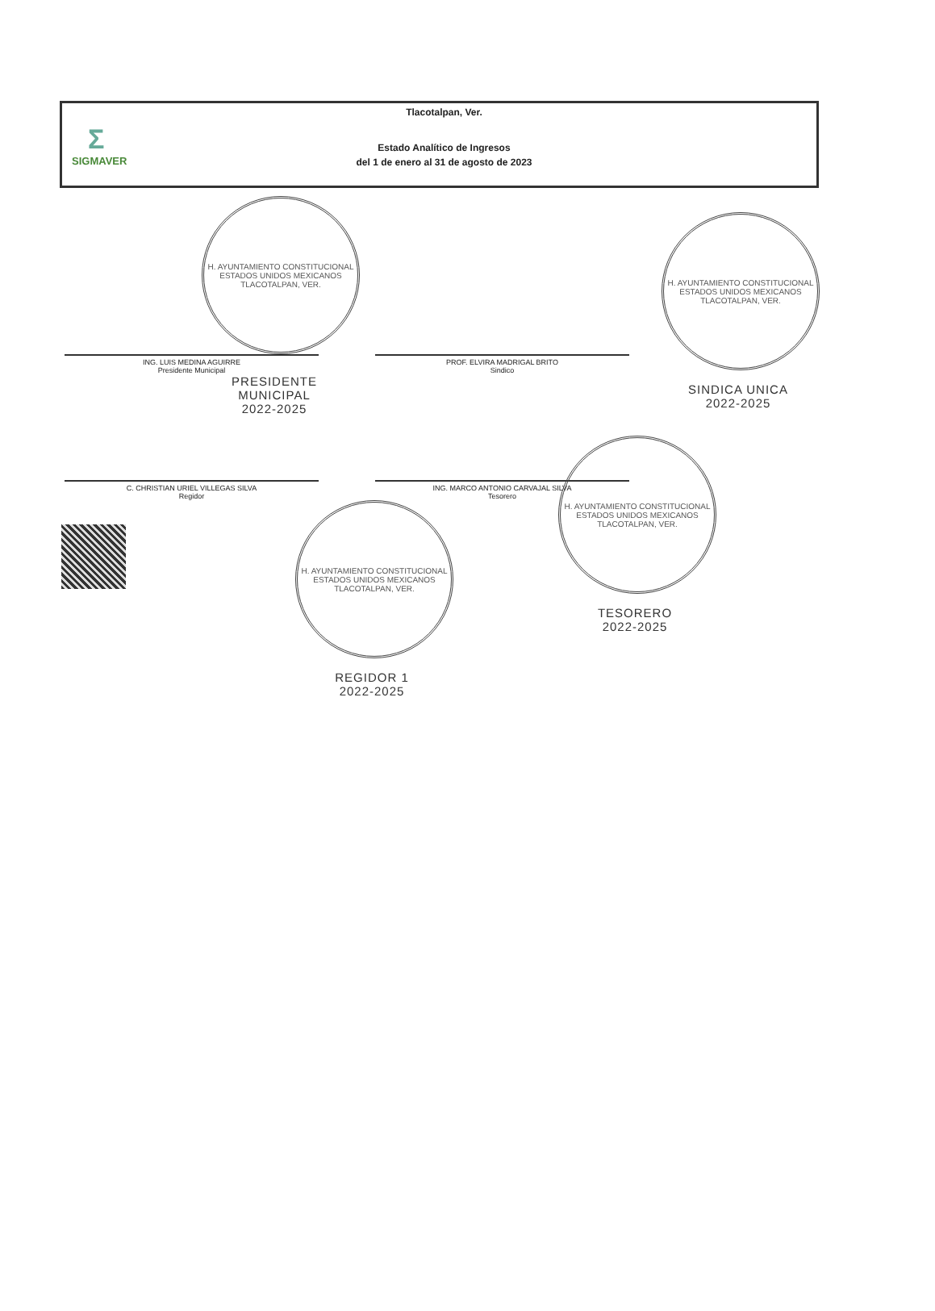Σ
SIGMAVER
Tlacotalpan, Ver.
Estado Analítico de Ingresos
del 1 de enero al 31 de agosto de 2023
H. AYUNTAMIENTO CONSTITUCIONAL
ESTADOS UNIDOS MEXICANOS
TLACOTALPAN, VER.
ING. LUIS MEDINA AGUIRRE
Presidente Municipal
PROF. ELVIRA MADRIGAL BRITO
Sindico
PRESIDENTE MUNICIPAL
2022-2025
C. CHRISTIAN URIEL VILLEGAS SILVA
Regidor
ING. MARCO ANTONIO CARVAJAL SILVA
Tesorero
H. AYUNTAMIENTO CONSTITUCIONAL
ESTADOS UNIDOS MEXICANOS
TLACOTALPAN, VER.
SINDICA UNICA
2022-2025
H. AYUNTAMIENTO CONSTITUCIONAL
ESTADOS UNIDOS MEXICANOS
TLACOTALPAN, VER.
REGIDOR 1
2022-2025
H. AYUNTAMIENTO CONSTITUCIONAL
ESTADOS UNIDOS MEXICANOS
TLACOTALPAN, VER.
TESORERO
2022-2025